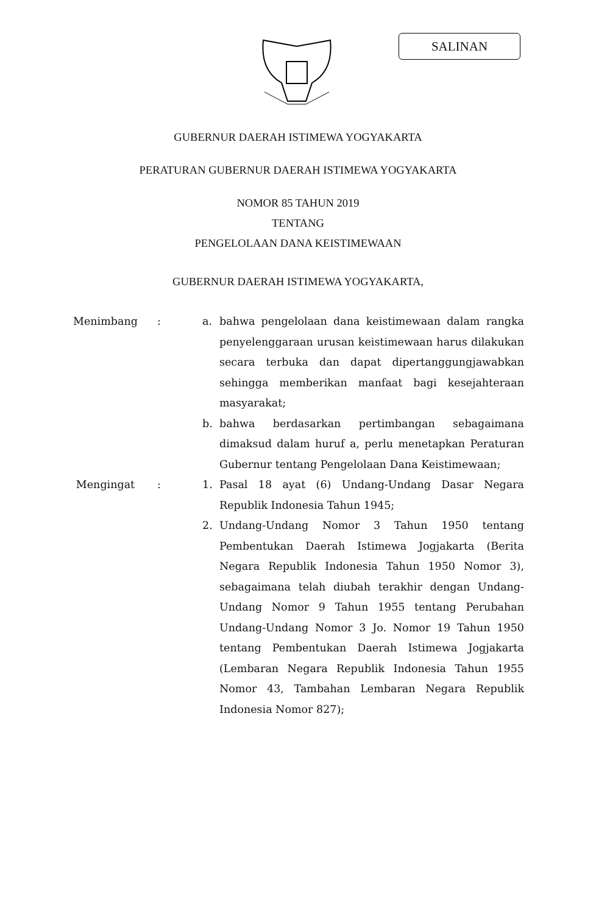SALINAN
GUBERNUR DAERAH ISTIMEWA YOGYAKARTA
PERATURAN GUBERNUR DAERAH ISTIMEWA YOGYAKARTA
NOMOR 85 TAHUN 2019
TENTANG
PENGELOLAAN DANA KEISTIMEWAAN
GUBERNUR DAERAH ISTIMEWA YOGYAKARTA,
| Menimbang | : | a. | bahwa pengelolaan dana keistimewaan dalam rangka penyelenggaraan urusan keistimewaan harus dilakukan secara terbuka dan dapat dipertanggungjawabkan sehingga memberikan manfaat bagi kesejahteraan masyarakat; |
| | | b. | bahwa berdasarkan pertimbangan sebagaimana dimaksud dalam huruf a, perlu menetapkan Peraturan Gubernur tentang Pengelolaan Dana Keistimewaan; |
| Mengingat | : | 1. | Pasal 18 ayat (6) Undang-Undang Dasar Negara Republik Indonesia Tahun 1945; |
| | | 2. | Undang-Undang Nomor 3 Tahun 1950 tentang Pembentukan Daerah Istimewa Jogjakarta (Berita Negara Republik Indonesia Tahun 1950 Nomor 3), sebagaimana telah diubah terakhir dengan Undang-Undang Nomor 9 Tahun 1955 tentang Perubahan Undang-Undang Nomor 3 Jo. Nomor 19 Tahun 1950 tentang Pembentukan Daerah Istimewa Jogjakarta (Lembaran Negara Republik Indonesia Tahun 1955 Nomor 43, Tambahan Lembaran Negara Republik Indonesia Nomor 827); |